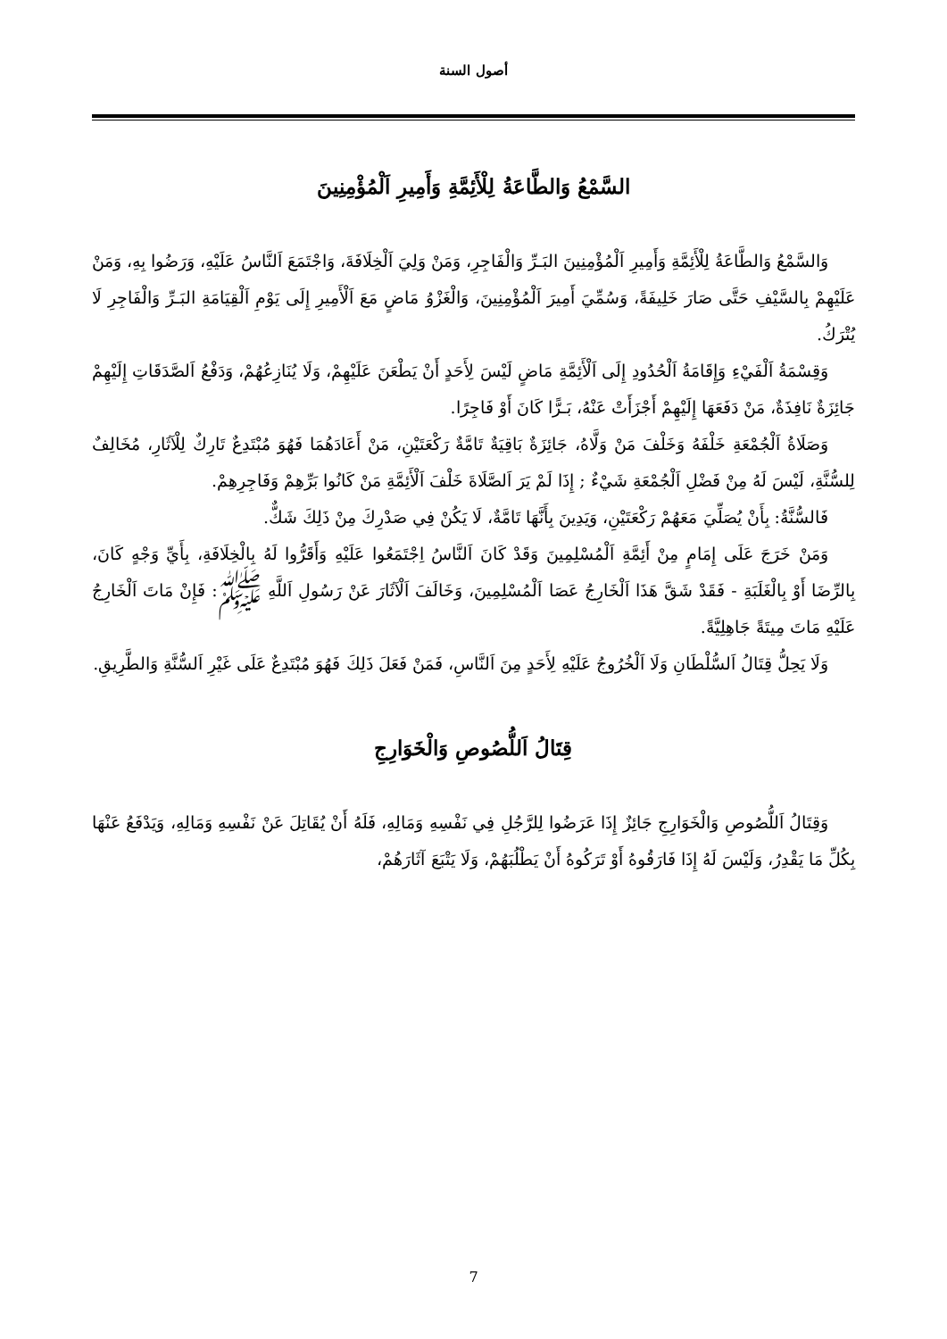أصول السنة
السَّمْعُ وَالطَّاعَةُ لِلْأَئِمَّةِ وَأَمِيرِ اَلْمُؤْمِنِينَ
وَالسَّمْعُ وَالطَّاعَةُ لِلْأَئِمَّةِ وَأَمِيرِ اَلْمُؤْمِنِينَ البَـرِّ وَالْفَاجِرِ، وَمَنْ وَلِيَ اَلْخِلَافَةَ، وَاجْتَمَعَ اَلنَّاسُ عَلَيْهِ، وَرَضُوا بِهِ، وَمَنْ عَلَيْهِمْ بِالسَّيْفِ حَتَّى صَارَ خَلِيفَةً، وَسُمِّيَ أَمِيرَ اَلْمُؤْمِنِينَ، وَالْغَزْوُ مَاضٍ مَعَ اَلْأَمِيرِ إِلَى يَوْمِ اَلْقِيَامَةِ البَـرِّ وَالْفَاجِرِ لَا يُتْرَكُ.
وَقِسْمَةُ اَلْفَيْءِ وَإِقَامَةُ اَلْحُدُودِ إِلَى اَلْأَئِمَّةِ مَاضٍ لَيْسَ لِأَحَدٍ أَنْ يَطْعَنَ عَلَيْهِمْ، وَلَا يُنَازِعُهُمْ، وَدَفْعُ اَلصَّدَقَاتِ إِلَيْهِمْ جَائِزَةٌ نَافِذَةٌ، مَنْ دَفَعَهَا إِلَيْهِمْ أَجْزَأَتْ عَنْهُ، بَـرًّا كَانَ أَوْ فَاجِرًا.
وَصَلَاةُ اَلْجُمْعَةِ خَلْفَهُ وَخَلْفَ مَنْ وَلَّاهُ، جَائِزَةٌ بَاقِيَةٌ تَامَّةٌ رَكْعَتَيْنِ، مَنْ أَعَادَهُمَا فَهُوَ مُبْتَدِعٌ تَارِكٌ لِلْآثَارِ، مُخَالِفٌ لِلسُّنَّةِ، لَيْسَ لَهُ مِنْ فَضْلِ اَلْجُمْعَةِ شَيْءٌ ; إِذَا لَمْ يَرَ اَلصَّلَاةَ خَلْفَ اَلْأَئِمَّةِ مَنْ كَانُوا بَرِّهِمْ وَفَاجِرِهِمْ.
فَالسُّنَّةُ: بِأَنْ يُصَلِّيَ مَعَهُمْ رَكْعَتَيْنِ، وَيَدِينَ بِأَنَّهَا تَامَّةٌ، لَا يَكُنْ فِي صَدْرِكَ مِنْ ذَلِكَ شَكٌّ.
وَمَنْ خَرَجَ عَلَى إِمَامٍ مِنْ أَئِمَّةِ اَلْمُسْلِمِينَ وَقَدْ كَانَ اَلنَّاسُ اِجْتَمَعُوا عَلَيْهِ وَأَقَرُّوا لَهُ بِالْخِلَافَةِ، بِأَيِّ وَجْهٍ كَانَ، بِالرِّضَا أَوْ بِالْغَلَبَةِ - فَقَدْ شَقَّ هَذَا اَلْخَارِجُ عَصَا اَلْمُسْلِمِينَ، وَخَالَفَ اَلْآثَارَ عَنْ رَسُولِ اَللَّهِ ﷺ: فَإِنْ مَاتَ اَلْخَارِجُ عَلَيْهِ مَاتَ مِيتَةً جَاهِلِيَّةً.
وَلَا يَحِلُّ قِتَالُ اَلسُّلْطَانِ وَلَا اَلْخُرُوجُ عَلَيْهِ لِأَحَدٍ مِنَ اَلنَّاسِ، فَمَنْ فَعَلَ ذَلِكَ فَهُوَ مُبْتَدِعٌ عَلَى غَيْرِ اَلسُّنَّةِ وَالطَّرِيقِ.
قِتَالُ اَللُّصُوصِ وَالْخَوَارِجِ
وَقِتَالُ اَللُّصُوصِ وَالْخَوَارِجِ جَائِزٌ إِذَا عَرَضُوا لِلرَّجُلِ فِي نَفْسِهِ وَمَالِهِ، فَلَهُ أَنْ يُقَاتِلَ عَنْ نَفْسِهِ وَمَالِهِ، وَيَدْفَعُ عَنْهَا بِكُلِّ مَا يَقْدِرُ، وَلَيْسَ لَهُ إِذَا فَارَقُوهُ أَوْ تَرَكُوهُ أَنْ يَطْلُبَهُمْ، وَلَا يَتْبَعَ آثَارَهُمْ،
7